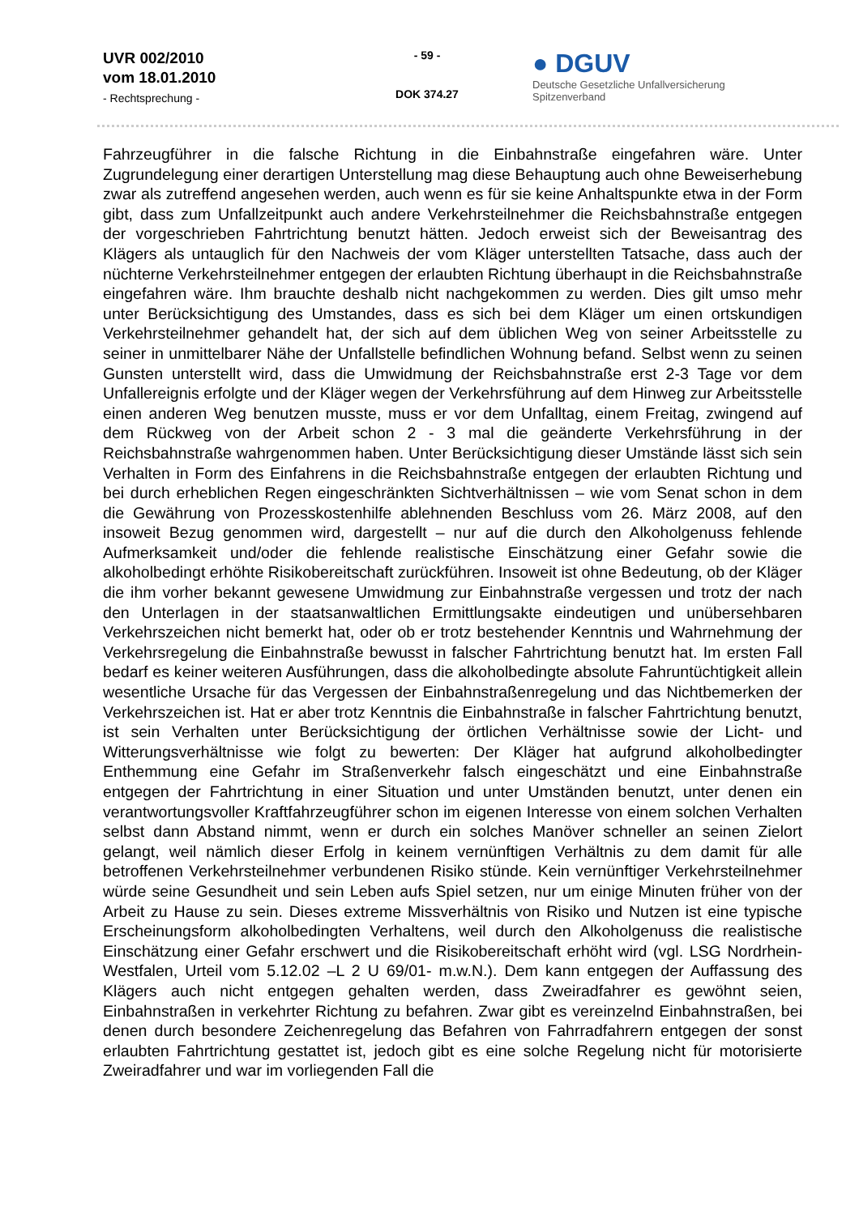UVR 002/2010
vom 18.01.2010
- Rechtsprechung -
- 59 -
DOK 374.27
● DGUV
Deutsche Gesetzliche Unfallversicherung
Spitzenverband
Fahrzeugführer in die falsche Richtung in die Einbahnstraße eingefahren wäre. Unter Zugrundelegung einer derartigen Unterstellung mag diese Behauptung auch ohne Beweiserhebung zwar als zutreffend angesehen werden, auch wenn es für sie keine Anhaltspunkte etwa in der Form gibt, dass zum Unfallzeitpunkt auch andere Verkehrsteilnehmer die Reichsbahnstraße entgegen der vorgeschrieben Fahrtrichtung benutzt hätten. Jedoch erweist sich der Beweisantrag des Klägers als untauglich für den Nachweis der vom Kläger unterstellten Tatsache, dass auch der nüchterne Verkehrsteilnehmer entgegen der erlaubten Richtung überhaupt in die Reichsbahnstraße eingefahren wäre. Ihm brauchte deshalb nicht nachgekommen zu werden. Dies gilt umso mehr unter Berücksichtigung des Umstandes, dass es sich bei dem Kläger um einen ortskundigen Verkehrsteilnehmer gehandelt hat, der sich auf dem üblichen Weg von seiner Arbeitsstelle zu seiner in unmittelbarer Nähe der Unfallstelle befindlichen Wohnung befand. Selbst wenn zu seinen Gunsten unterstellt wird, dass die Umwidmung der Reichsbahnstraße erst 2-3 Tage vor dem Unfallereignis erfolgte und der Kläger wegen der Verkehrsführung auf dem Hinweg zur Arbeitsstelle einen anderen Weg benutzen musste, muss er vor dem Unfalltag, einem Freitag, zwingend auf dem Rückweg von der Arbeit schon 2 - 3 mal die geänderte Verkehrsführung in der Reichsbahnstraße wahrgenommen haben. Unter Berücksichtigung dieser Umstände lässt sich sein Verhalten in Form des Einfahrens in die Reichsbahnstraße entgegen der erlaubten Richtung und bei durch erheblichen Regen eingeschränkten Sichtverhältnissen – wie vom Senat schon in dem die Gewährung von Prozesskostenhilfe ablehnenden Beschluss vom 26. März 2008, auf den insoweit Bezug genommen wird, dargestellt – nur auf die durch den Alkoholgenuss fehlende Aufmerksamkeit und/oder die fehlende realistische Einschätzung einer Gefahr sowie die alkoholbedingt erhöhte Risikobereitschaft zurückführen. Insoweit ist ohne Bedeutung, ob der Kläger die ihm vorher bekannt gewesene Umwidmung zur Einbahnstraße vergessen und trotz der nach den Unterlagen in der staatsanwaltlichen Ermittlungsakte eindeutigen und unübersehbaren Verkehrszeichen nicht bemerkt hat, oder ob er trotz bestehender Kenntnis und Wahrnehmung der Verkehrsregelung die Einbahnstraße bewusst in falscher Fahrtrichtung benutzt hat. Im ersten Fall bedarf es keiner weiteren Ausführungen, dass die alkoholbedingte absolute Fahruntüchtigkeit allein wesentliche Ursache für das Vergessen der Einbahnstraßenregelung und das Nichtbemerken der Verkehrszeichen ist. Hat er aber trotz Kenntnis die Einbahnstraße in falscher Fahrtrichtung benutzt, ist sein Verhalten unter Berücksichtigung der örtlichen Verhältnisse sowie der Licht- und Witterungsverhältnisse wie folgt zu bewerten: Der Kläger hat aufgrund alkoholbedingter Enthemmung eine Gefahr im Straßenverkehr falsch eingeschätzt und eine Einbahnstraße entgegen der Fahrtrichtung in einer Situation und unter Umständen benutzt, unter denen ein verantwortungsvoller Kraftfahrzeugführer schon im eigenen Interesse von einem solchen Verhalten selbst dann Abstand nimmt, wenn er durch ein solches Manöver schneller an seinen Zielort gelangt, weil nämlich dieser Erfolg in keinem vernünftigen Verhältnis zu dem damit für alle betroffenen Verkehrsteilnehmer verbundenen Risiko stünde. Kein vernünftiger Verkehrsteilnehmer würde seine Gesundheit und sein Leben aufs Spiel setzen, nur um einige Minuten früher von der Arbeit zu Hause zu sein. Dieses extreme Missverhältnis von Risiko und Nutzen ist eine typische Erscheinungsform alkoholbedingten Verhaltens, weil durch den Alkoholgenuss die realistische Einschätzung einer Gefahr erschwert und die Risikobereitschaft erhöht wird (vgl. LSG Nordrhein-Westfalen, Urteil vom 5.12.02 –L 2 U 69/01- m.w.N.). Dem kann entgegen der Auffassung des Klägers auch nicht entgegen gehalten werden, dass Zweiradfahrer es gewöhnt seien, Einbahnstraßen in verkehrter Richtung zu befahren. Zwar gibt es vereinzelnd Einbahnstraßen, bei denen durch besondere Zeichenregelung das Befahren von Fahrradfahrern entgegen der sonst erlaubten Fahrtrichtung gestattet ist, jedoch gibt es eine solche Regelung nicht für motorisierte Zweiradfahrer und war im vorliegenden Fall die